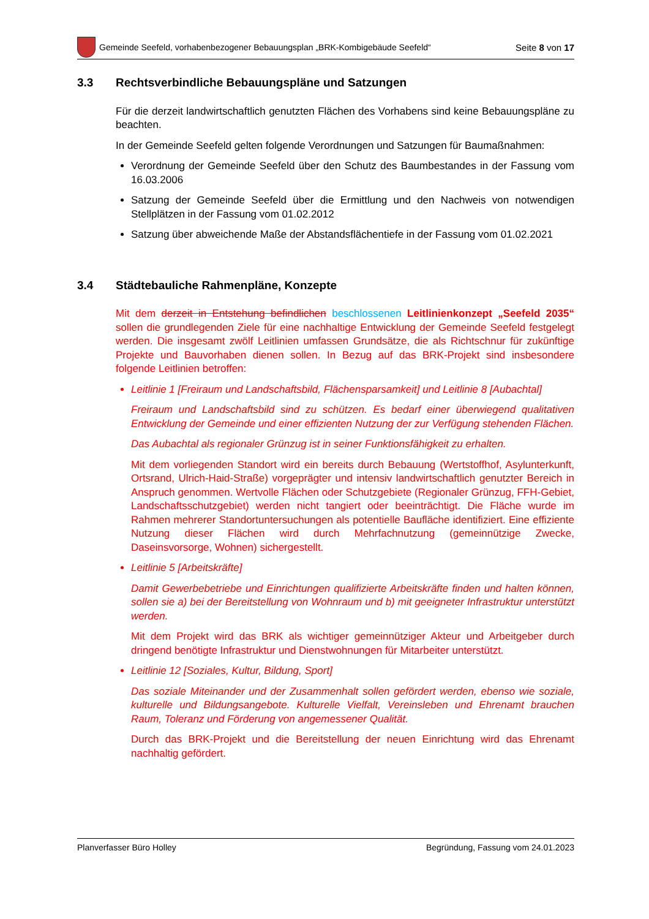Gemeinde Seefeld, vorhabenbezogener Bebauungsplan „BRK-Kombigebäude Seefeld“
Seite 8 von 17
3.3 Rechtsverbindliche Bebauungspläne und Satzungen
Für die derzeit landwirtschaftlich genutzten Flächen des Vorhabens sind keine Bebauungspläne zu beachten.
In der Gemeinde Seefeld gelten folgende Verordnungen und Satzungen für Baumaßnahmen:
Verordnung der Gemeinde Seefeld über den Schutz des Baumbestandes in der Fassung vom 16.03.2006
Satzung der Gemeinde Seefeld über die Ermittlung und den Nachweis von notwendigen Stellplätzen in der Fassung vom 01.02.2012
Satzung über abweichende Maße der Abstandsflächentiefe in der Fassung vom 01.02.2021
3.4 Städtebauliche Rahmenpläne, Konzepte
Mit dem derzeit in Entstehung befindlichen beschlossenen Leitlinienkonzept „Seefeld 2035“ sollen die grundlegenden Ziele für eine nachhaltige Entwicklung der Gemeinde Seefeld festgelegt werden. Die insgesamt zwölf Leitlinien umfassen Grundsätze, die als Richtschnur für zukünftige Projekte und Bauvorhaben dienen sollen. In Bezug auf das BRK-Projekt sind insbesondere folgende Leitlinien betroffen:
Leitlinie 1 [Freiraum und Landschaftsbild, Flächensparsamkeit] und Leitlinie 8 [Aubachtal]
Freiraum und Landschaftsbild sind zu schützen. Es bedarf einer überwiegend qualitativen Entwicklung der Gemeinde und einer effizienten Nutzung der zur Verfügung stehenden Flächen.
Das Aubachtal als regionaler Grünzug ist in seiner Funktionsfähigkeit zu erhalten.
Mit dem vorliegenden Standort wird ein bereits durch Bebauung (Wertstoffhof, Asylunterkunft, Ortsrand, Ulrich-Haid-Straße) vorgeprägter und intensiv landwirtschaftlich genutzter Bereich in Anspruch genommen. Wertvolle Flächen oder Schutzgebiete (Regionaler Grünzug, FFH-Gebiet, Landschaftsschutzgebiet) werden nicht tangiert oder beeinträchtigt. Die Fläche wurde im Rahmen mehrerer Standortuntersuchungen als potentielle Baufläche identifiziert. Eine effiziente Nutzung dieser Flächen wird durch Mehrfachnutzung (gemeinnützige Zwecke, Daseinsvorsorge, Wohnen) sichergestellt.
Leitlinie 5 [Arbeitskräfte]
Damit Gewerbebetriebe und Einrichtungen qualifizierte Arbeitskräfte finden und halten können, sollen sie a) bei der Bereitstellung von Wohnraum und b) mit geeigneter Infrastruktur unterstützt werden.
Mit dem Projekt wird das BRK als wichtiger gemeinnütziger Akteur und Arbeitgeber durch dringend benötigte Infrastruktur und Dienstwohnungen für Mitarbeiter unterstützt.
Leitlinie 12 [Soziales, Kultur, Bildung, Sport]
Das soziale Miteinander und der Zusammenhalt sollen gefördert werden, ebenso wie soziale, kulturelle und Bildungsangebote. Kulturelle Vielfalt, Vereinsleben und Ehrenamt brauchen Raum, Toleranz und Förderung von angemessener Qualität.
Durch das BRK-Projekt und die Bereitstellung der neuen Einrichtung wird das Ehrenamt nachhaltig gefördert.
Planverfasser Büro Holley Begründung, Fassung vom 24.01.2023